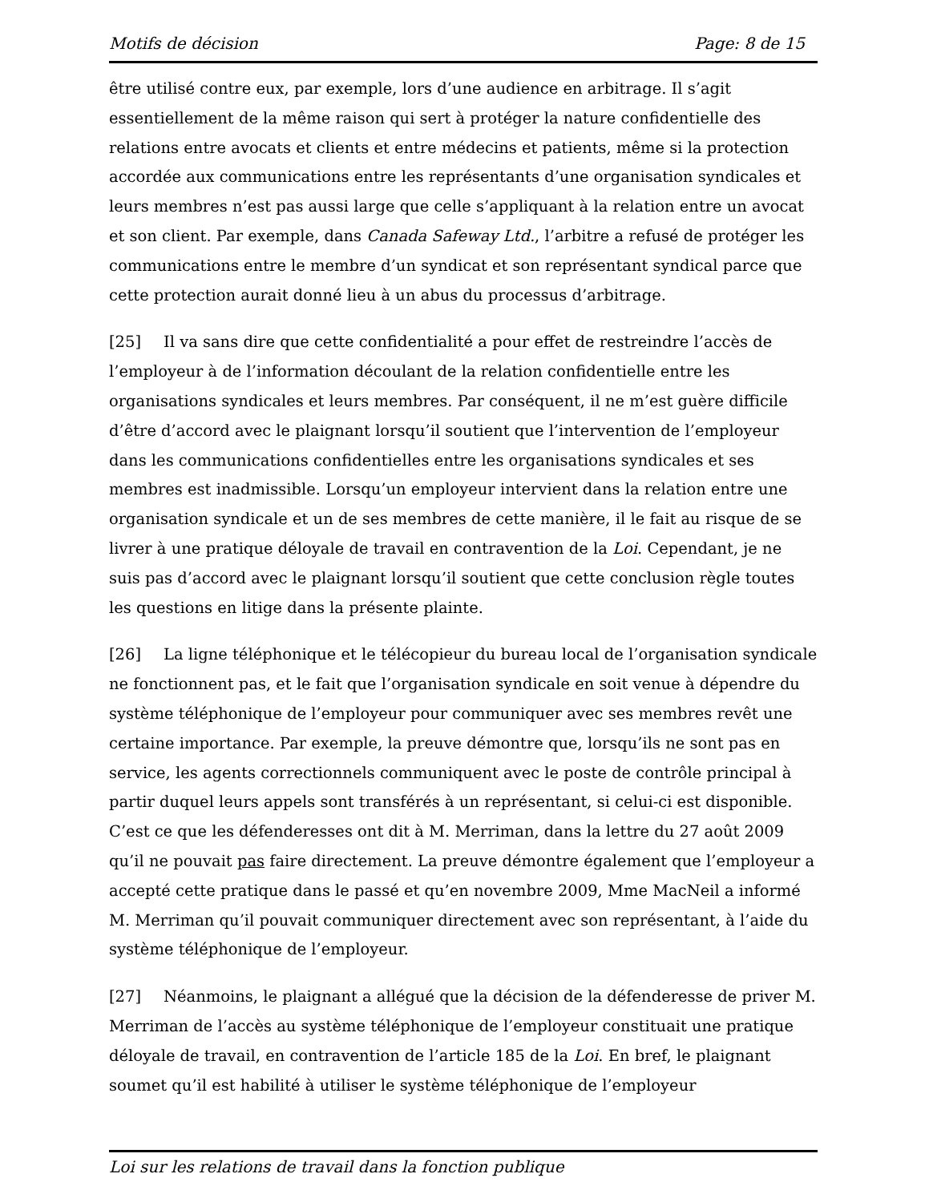Motifs de décision Page: 8 de 15
être utilisé contre eux, par exemple, lors d’une audience en arbitrage. Il s’agit essentiellement de la même raison qui sert à protéger la nature confidentielle des relations entre avocats et clients et entre médecins et patients, même si la protection accordée aux communications entre les représentants d’une organisation syndicales et leurs membres n’est pas aussi large que celle s’appliquant à la relation entre un avocat et son client. Par exemple, dans Canada Safeway Ltd., l’arbitre a refusé de protéger les communications entre le membre d’un syndicat et son représentant syndical parce que cette protection aurait donné lieu à un abus du processus d’arbitrage.
[25] Il va sans dire que cette confidentialité a pour effet de restreindre l’accès de l’employeur à de l’information découlant de la relation confidentielle entre les organisations syndicales et leurs membres. Par conséquent, il ne m’est guère difficile d’être d’accord avec le plaignant lorsqu’il soutient que l’intervention de l’employeur dans les communications confidentielles entre les organisations syndicales et ses membres est inadmissible. Lorsqu’un employeur intervient dans la relation entre une organisation syndicale et un de ses membres de cette manière, il le fait au risque de se livrer à une pratique déloyale de travail en contravention de la Loi. Cependant, je ne suis pas d’accord avec le plaignant lorsqu’il soutient que cette conclusion règle toutes les questions en litige dans la présente plainte.
[26] La ligne téléphonique et le télécopieur du bureau local de l’organisation syndicale ne fonctionnent pas, et le fait que l’organisation syndicale en soit venue à dépendre du système téléphonique de l’employeur pour communiquer avec ses membres revêt une certaine importance. Par exemple, la preuve démontre que, lorsqu’ils ne sont pas en service, les agents correctionnels communiquent avec le poste de contrôle principal à partir duquel leurs appels sont transférés à un représentant, si celui-ci est disponible. C’est ce que les défenderesses ont dit à M. Merriman, dans la lettre du 27 août 2009 qu’il ne pouvait pas faire directement. La preuve démontre également que l’employeur a accepté cette pratique dans le passé et qu’en novembre 2009, Mme MacNeil a informé M. Merriman qu’il pouvait communiquer directement avec son représentant, à l’aide du système téléphonique de l’employeur.
[27] Néanmoins, le plaignant a allégué que la décision de la défenderesse de priver M. Merriman de l’accès au système téléphonique de l’employeur constituait une pratique déloyale de travail, en contravention de l’article 185 de la Loi. En bref, le plaignant soumet qu’il est habilité à utiliser le système téléphonique de l’employeur
Loi sur les relations de travail dans la fonction publique